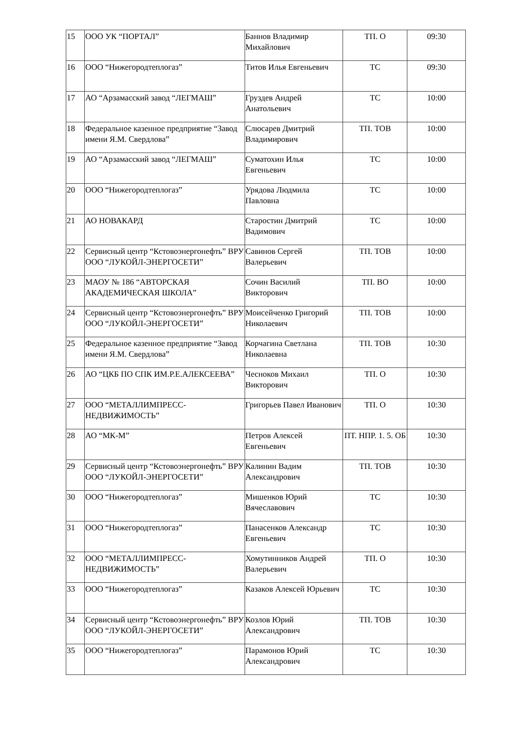| 15 | ООО УК “ПОРТАЛ” | Баннов Владимир Михайлович | ТП. О | 09:30 |
| 16 | ООО “Нижегородтеплогаз” | Титов Илья Евгеньевич | ТС | 09:30 |
| 17 | АО “Арзамасский завод “ЛЕГМАШ” | Груздев Андрей Анатольевич | ТС | 10:00 |
| 18 | Федеральное казенное предприятие “Завод имени Я.М. Свердлова” | Слюсарев Дмитрий Владимирович | ТП. ТОВ | 10:00 |
| 19 | АО “Арзамасский завод “ЛЕГМАШ” | Суматохин Илья Евгеньевич | ТС | 10:00 |
| 20 | ООО “Нижегородтеплогаз” | Урядова Людмила Павловна | ТС | 10:00 |
| 21 | АО НОВАКАРД | Старостин Дмитрий Вадимович | ТС | 10:00 |
| 22 | Сервисный центр “Кстовоэнергонефть” ВРУ ООО “ЛУКОЙЛ-ЭНЕРГОСЕТИ” | Савинов Сергей Валерьевич | ТП. ТОВ | 10:00 |
| 23 | МАОУ № 186 “АВТОРСКАЯ АКАДЕМИЧЕСКАЯ ШКОЛА” | Сочин Василий Викторович | ТП. ВО | 10:00 |
| 24 | Сервисный центр “Кстовоэнергонефть” ВРУ ООО “ЛУКОЙЛ-ЭНЕРГОСЕТИ” | Моисейченко Григорий Николаевич | ТП. ТОВ | 10:00 |
| 25 | Федеральное казенное предприятие “Завод имени Я.М. Свердлова” | Корчагина Светлана Николаевна | ТП. ТОВ | 10:30 |
| 26 | АО “ЦКБ ПО СПК ИМ.Р.Е.АЛЕКСЕЕВА” | Чесноков Михаил Викторович | ТП. О | 10:30 |
| 27 | ООО “МЕТАЛЛИМПРЕСС-НЕДВИЖИМОСТЬ” | Григорьев Павел Иванович | ТП. О | 10:30 |
| 28 | АО “МК-М” | Петров Алексей Евгеньевич | ПТ. НПР. 1. 5. ОБ | 10:30 |
| 29 | Сервисный центр “Кстовоэнергонефть” ВРУ ООО “ЛУКОЙЛ-ЭНЕРГОСЕТИ” | Калинин Вадим Александрович | ТП. ТОВ | 10:30 |
| 30 | ООО “Нижегородтеплогаз” | Мишенков Юрий Вячеславович | ТС | 10:30 |
| 31 | ООО “Нижегородтеплогаз” | Панасенков Александр Евгеньевич | ТС | 10:30 |
| 32 | ООО “МЕТАЛЛИМПРЕСС-НЕДВИЖИМОСТЬ” | Хомутинников Андрей Валерьевич | ТП. О | 10:30 |
| 33 | ООО “Нижегородтеплогаз” | Казаков Алексей Юрьевич | ТС | 10:30 |
| 34 | Сервисный центр “Кстовоэнергонефть” ВРУ ООО “ЛУКОЙЛ-ЭНЕРГОСЕТИ” | Козлов Юрий Александрович | ТП. ТОВ | 10:30 |
| 35 | ООО “Нижегородтеплогаз” | Парамонов Юрий Александрович | ТС | 10:30 |